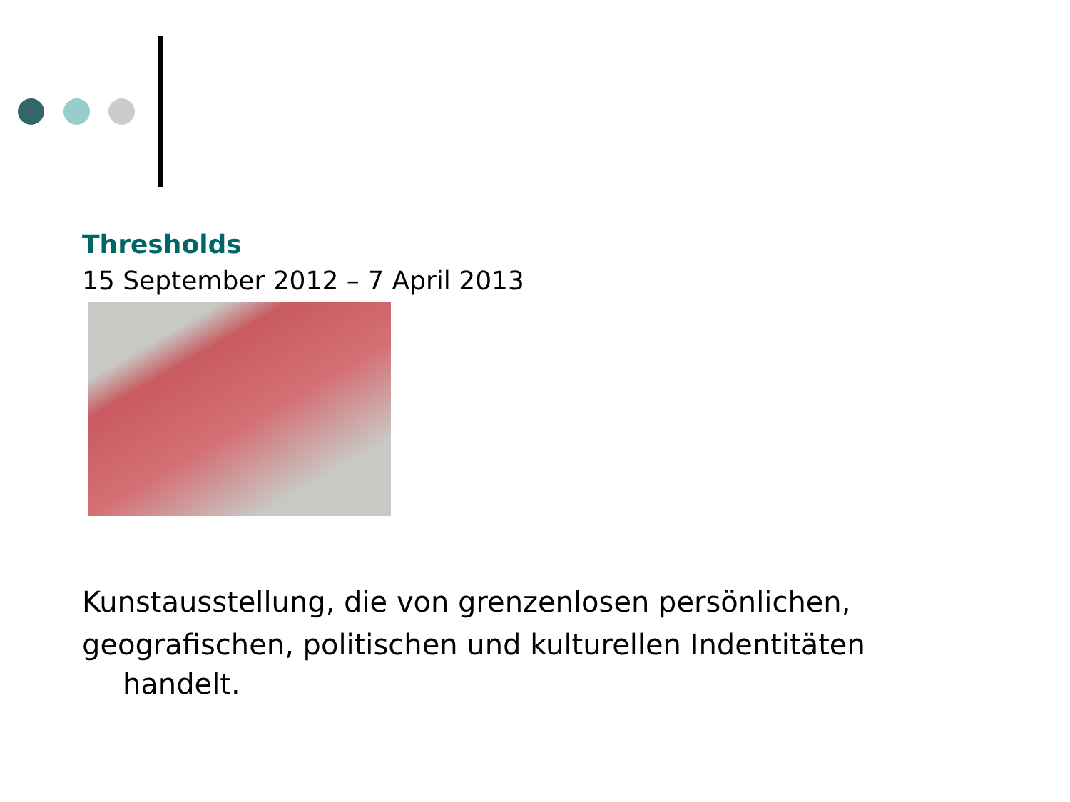Thresholds
15 September 2012 – 7 April 2013
Kunstausstellung, die von grenzenlosen persönlichen, geografischen, politischen und kulturellen Indentitäten
handelt.